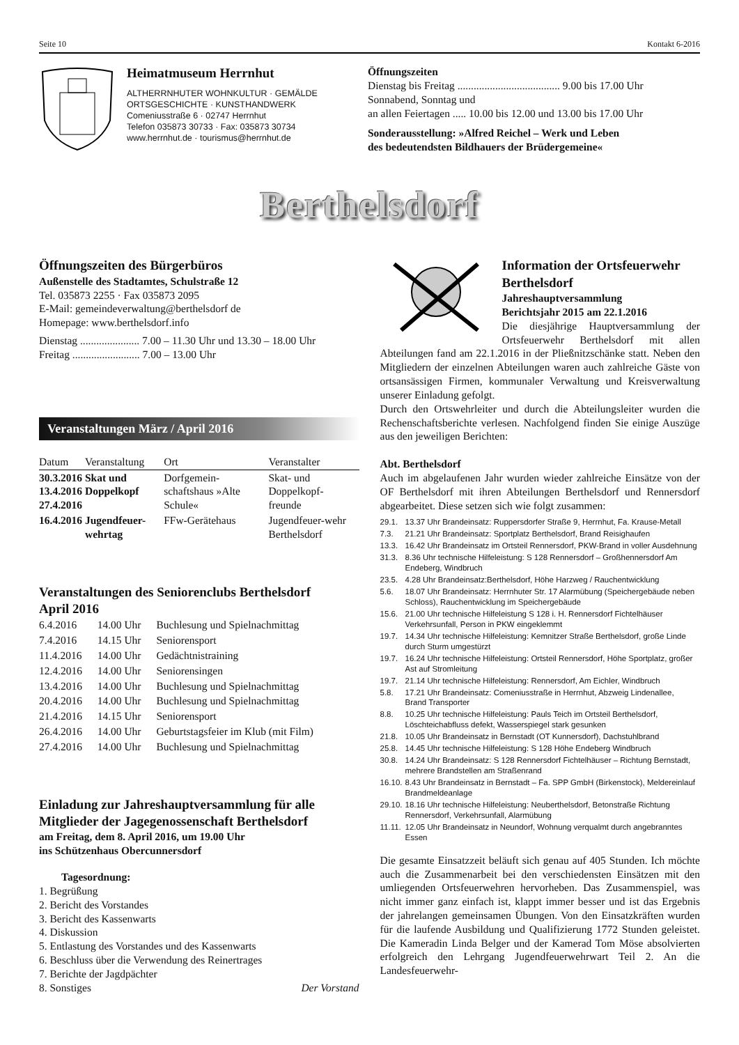Seite 10 Kontakt 6-2016
Heimatmuseum Herrnhut
ALTHERRNHUTER WOHNKULTUR · GEMÄLDE
ORTSGESCHICHTE · KUNSTHANDWERK
Comeniusstraße 6 · 02747 Herrnhut
Telefon 035873 30733 · Fax: 035873 30734
www.herrnhut.de · tourismus@herrnhut.de
Öffnungszeiten
Dienstag bis Freitag ...................................... 9.00 bis 17.00 Uhr
Sonnabend, Sonntag und
an allen Feiertagen ..... 10.00 bis 12.00 und 13.00 bis 17.00 Uhr
Sonderausstellung: »Alfred Reichel – Werk und Leben
des bedeutendsten Bildhauers der Brüdergemeine«
Berthelsdorf
Öffnungszeiten des Bürgerbüros
Außenstelle des Stadtamtes, Schulstraße 12
Tel. 035873 2255 · Fax 035873 2095
E-Mail: gemeindeverwaltung@berthelsdorf de
Homepage: www.berthelsdorf.info
Dienstag ...................... 7.00 – 11.30 Uhr und 13.30 – 18.00 Uhr
Freitag ......................... 7.00 – 13.00 Uhr
Veranstaltungen März / April 2016
| Datum | Veranstaltung | Ort | Veranstalter |
| --- | --- | --- | --- |
| 30.3.2016 13.4.2016 27.4.2016 | Skat und Doppelkopf | Dorfgemein-schaftshaus »Alte Schule« | Skat- und Doppelkopf-freunde |
| 16.4.2016 | Jugendfeuer-wehrtag | FFw-Gerätehaus | Jugendfeuer-wehr Berthelsdorf |
Veranstaltungen des Seniorenclubs Berthelsdorf
April 2016
| 6.4.2016 | 14.00 Uhr | Buchlesung und Spielnachmittag |
| 7.4.2016 | 14.15 Uhr | Seniorensport |
| 11.4.2016 | 14.00 Uhr | Gedächtnistraining |
| 12.4.2016 | 14.00 Uhr | Seniorensingen |
| 13.4.2016 | 14.00 Uhr | Buchlesung und Spielnachmittag |
| 20.4.2016 | 14.00 Uhr | Buchlesung und Spielnachmittag |
| 21.4.2016 | 14.15 Uhr | Seniorensport |
| 26.4.2016 | 14.00 Uhr | Geburtstagsfeier im Klub (mit Film) |
| 27.4.2016 | 14.00 Uhr | Buchlesung und Spielnachmittag |
Einladung zur Jahreshauptversammlung für alle Mitglieder der Jagegenossenschaft Berthelsdorf
am Freitag, dem 8. April 2016, um 19.00 Uhr
ins Schützenhaus Obercunnersdorf
Tagesordnung:
1. Begrüßung
2. Bericht des Vorstandes
3. Bericht des Kassenwarts
4. Diskussion
5. Entlastung des Vorstandes und des Kassenwarts
6. Beschluss über die Verwendung des Reinertrages
7. Berichte der Jagdpächter
8. Sonstiges Der Vorstand
Information der Ortsfeuerwehr Berthelsdorf
Jahreshauptversammlung
Berichtsjahr 2015 am 22.1.2016
Die diesjährige Hauptversammlung der Ortsfeuerwehr Berthelsdorf mit allen Abteilungen fand am 22.1.2016 in der Pließnitzschänke statt. Neben den Mitgliedern der einzelnen Abteilungen waren auch zahlreiche Gäste von ortsansässigen Firmen, kommunaler Verwaltung und Kreisverwaltung unserer Einladung gefolgt.
Durch den Ortswehrleiter und durch die Abteilungsleiter wurden die Rechenschaftsberichte verlesen. Nachfolgend finden Sie einige Auszüge aus den jeweiligen Berichten:
Abt. Berthelsdorf
Auch im abgelaufenen Jahr wurden wieder zahlreiche Einsätze von der OF Berthelsdorf mit ihren Abteilungen Berthelsdorf und Rennersdorf abgearbeitet. Diese setzen sich wie folgt zusammen:
| 29.1. | 13.37 Uhr Brandeinsatz: Ruppersdorfer Straße 9, Herrnhut, Fa. Krause-Metall |
| 7.3. | 21.21 Uhr Brandeinsatz: Sportplatz Berthelsdorf, Brand Reisighaufen |
| 13.3. | 16.42 Uhr Brandeinsatz im Ortsteil Rennersdorf, PKW-Brand in voller Ausdehnung |
| 31.3. | 8.36 Uhr technische Hilfeleistung: S 128 Rennersdorf – Großhennersdorf Am Endeberg, Windbruch |
| 23.5. | 4.28 Uhr Brandeinsatz:Berthelsdorf, Höhe Harzweg / Rauchentwicklung |
| 5.6. | 18.07 Uhr Brandeinsatz: Herrnhuter Str. 17 Alarmübung (Speichergebäude neben Schloss), Rauchentwicklung im Speichergebäude |
| 15.6. | 21.00 Uhr technische Hilfeleistung S 128 i. H. Rennersdorf Fichtelhäuser Verkehrsunfall, Person in PKW eingeklemmt |
| 19.7. | 14.34 Uhr technische Hilfeleistung: Kemnitzer Straße Berthelsdorf, große Linde durch Sturm umgestürzt |
| 19.7. | 16.24 Uhr technische Hilfeleistung: Ortsteil Rennersdorf, Höhe Sportplatz, großer Ast auf Stromleitung |
| 19.7. | 21.14 Uhr technische Hilfeleistung: Rennersdorf, Am Eichler, Windbruch |
| 5.8. | 17.21 Uhr Brandeinsatz: Comeniusstraße in Herrnhut, Abzweig Lindenallee, Brand Transporter |
| 8.8. | 10.25 Uhr technische Hilfeleistung: Pauls Teich im Ortsteil Berthelsdorf, Löschteichabfluss defekt, Wasserspiegel stark gesunken |
| 21.8. | 10.05 Uhr Brandeinsatz in Bernstadt (OT Kunnersdorf), Dachstuhlbrand |
| 25.8. | 14.45 Uhr technische Hilfeleistung: S 128 Höhe Endeberg Windbruch |
| 30.8. | 14.24 Uhr Brandeinsatz: S 128 Rennersdorf Fichtelhäuser – Richtung Bernstadt, mehrere Brandstellen am Straßenrand |
| 16.10. | 8.43 Uhr Brandeinsatz in Bernstadt – Fa. SPP GmbH (Birkenstock), Meldereinlauf Brandmeldeanlage |
| 29.10. | 18.16 Uhr technische Hilfeleistung: Neuberthelsdorf, Betonstraße Richtung Rennersdorf, Verkehrsunfall, Alarmübung |
| 11.11. | 12.05 Uhr Brandeinsatz in Neundorf, Wohnung verqualmt durch angebranntes Essen |
Die gesamte Einsatzzeit beläuft sich genau auf 405 Stunden. Ich möchte auch die Zusammenarbeit bei den verschiedensten Einsätzen mit den umliegenden Ortsfeuerwehren hervorheben. Das Zusammenspiel, was nicht immer ganz einfach ist, klappt immer besser und ist das Ergebnis der jahrelangen gemeinsamen Übungen. Von den Einsatzkräften wurden für die laufende Ausbildung und Qualifizierung 1772 Stunden geleistet. Die Kameradin Linda Belger und der Kamerad Tom Möse absolvierten erfolgreich den Lehrgang Jugendfeuerwehrwart Teil 2. An die Landesfeuerwehr-